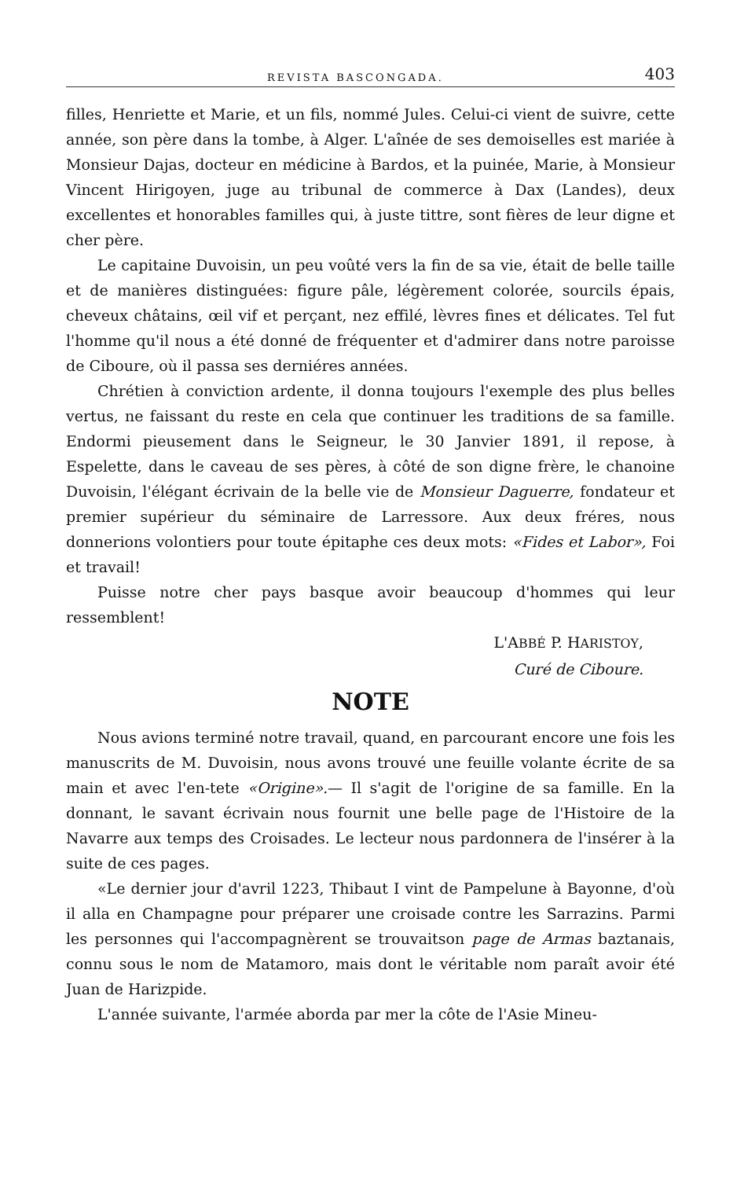REVISTA BASCONGADA. 403
filles, Henriette et Marie, et un fils, nommé Jules. Celui-ci vient de suivre, cette année, son père dans la tombe, à Alger. L'aînée de ses demoiselles est mariée à Monsieur Dajas, docteur en médicine à Bardos, et la puinée, Marie, à Monsieur Vincent Hirigoyen, juge au tribunal de commerce à Dax (Landes), deux excellentes et honorables familles qui, à juste tittre, sont fières de leur digne et cher père.
Le capitaine Duvoisin, un peu voûté vers la fin de sa vie, était de belle taille et de manières distinguées: figure pâle, légèrement colorée, sourcils épais, cheveux châtains, œil vif et perçant, nez effilé, lèvres fines et délicates. Tel fut l'homme qu'il nous a été donné de fréquenter et d'admirer dans notre paroisse de Ciboure, où il passa ses derniéres années.
Chrétien à conviction ardente, il donna toujours l'exemple des plus belles vertus, ne faissant du reste en cela que continuer les traditions de sa famille. Endormi pieusement dans le Seigneur, le 30 Janvier 1891, il repose, à Espelette, dans le caveau de ses pères, à côté de son digne frère, le chanoine Duvoisin, l'élégant écrivain de la belle vie de Monsieur Daguerre, fondateur et premier supérieur du séminaire de Larressore. Aux deux fréres, nous donnerions volontiers pour toute épitaphe ces deux mots: «Fides et Labor», Foi et travail!
Puisse notre cher pays basque avoir beaucoup d'hommes qui leur ressemblent!
L'ABBÉ P. HARISTOY,
Curé de Ciboure.
NOTE
Nous avions terminé notre travail, quand, en parcourant encore une fois les manuscrits de M. Duvoisin, nous avons trouvé une feuille volante écrite de sa main et avec l'en-tete «Origine».— Il s'agit de l'origine de sa famille. En la donnant, le savant écrivain nous fournit une belle page de l'Histoire de la Navarre aux temps des Croisades. Le lecteur nous pardonnera de l'insérer à la suite de ces pages.
«Le dernier jour d'avril 1223, Thibaut I vint de Pampelune à Bayonne, d'où il alla en Champagne pour préparer une croisade contre les Sarrazins. Parmi les personnes qui l'accompagnèrent se trouvaitson page de Armas baztanais, connu sous le nom de Matamoro, mais dont le véritable nom paraît avoir été Juan de Harizpide.
L'année suivante, l'armée aborda par mer la côte de l'Asie Mineu-